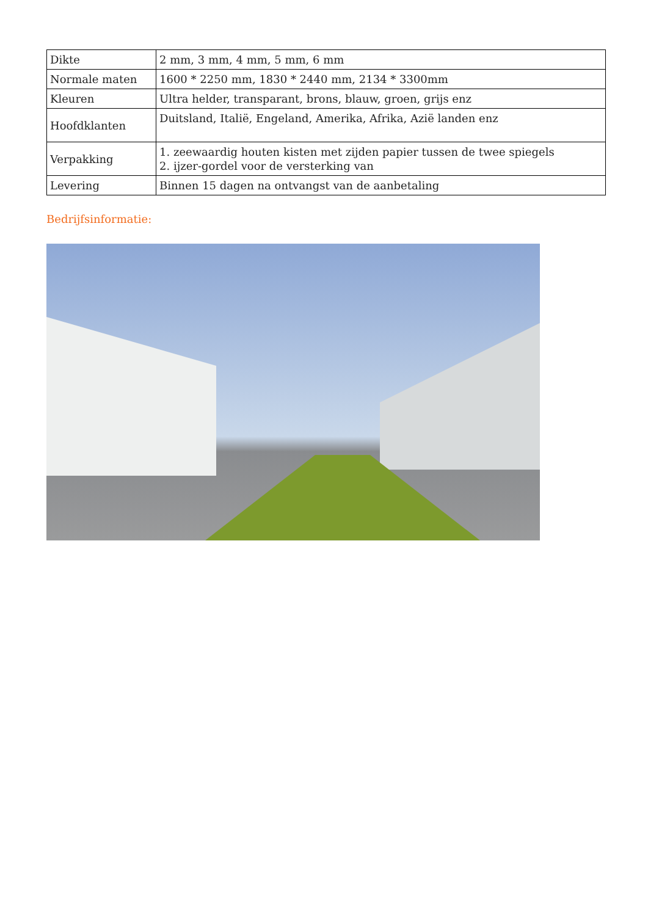| Dikte | 2 mm, 3 mm, 4 mm, 5 mm, 6 mm |
| Normale maten | 1600 * 2250 mm, 1830 * 2440 mm, 2134 * 3300mm |
| Kleuren | Ultra helder, transparant, brons, blauw, groen, grijs enz |
| Hoofdklanten | Duitsland, Italië, Engeland, Amerika, Afrika, Azië landen enz |
| Verpakking | 1. zeewaardig houten kisten met zijden papier tussen de twee spiegels 2. ijzer-gordel voor de versterking van |
| Levering | Binnen 15 dagen na ontvangst van de aanbetaling |
Bedrijfsinformatie: